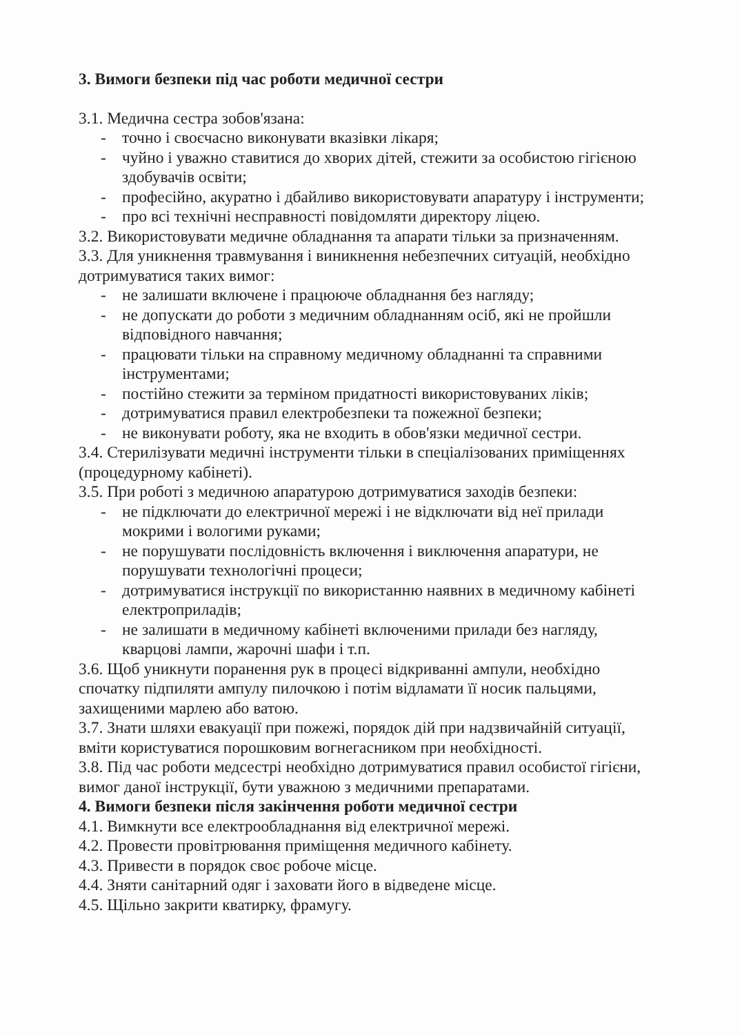3. Вимоги безпеки під час роботи медичної сестри
3.1. Медична сестра зобов'язана:
- точно і своєчасно виконувати вказівки лікаря;
- чуйно і уважно ставитися до хворих дітей, стежити за особистою гігієною здобувачів освіти;
- професійно, акуратно і дбайливо використовувати апаратуру і інструменти;
- про всі технічні несправності повідомляти директору ліцею.
3.2. Використовувати медичне обладнання та апарати тільки за призначенням.
3.3. Для уникнення травмування і виникнення небезпечних ситуацій, необхідно дотримуватися таких вимог:
- не залишати включене і працююче обладнання без нагляду;
- не допускати до роботи з медичним обладнанням осіб, які не пройшли відповідного навчання;
- працювати тільки на справному медичному обладнанні та справними інструментами;
- постійно стежити за терміном придатності використовуваних ліків;
- дотримуватися правил електробезпеки та пожежної безпеки;
- не виконувати роботу, яка не входить в обов'язки медичної сестри.
3.4. Стерилізувати медичні інструменти тільки в спеціалізованих приміщеннях (процедурному кабінеті).
3.5. При роботі з медичною апаратурою дотримуватися заходів безпеки:
- не підключати до електричної мережі і не відключати від неї прилади мокрими і вологими руками;
- не порушувати послідовність включення і виключення апаратури, не порушувати технологічні процеси;
- дотримуватися інструкції по використанню наявних в медичному кабінеті електроприладів;
- не залишати в медичному кабінеті включеними прилади без нагляду, кварцові лампи, жарочні шафи і т.п.
3.6. Щоб уникнути поранення рук в процесі відкриванні ампули, необхідно спочатку підпиляти ампулу пилочкою і потім відламати її носик пальцями, захищеними марлею або ватою.
3.7. Знати шляхи евакуації при пожежі, порядок дій при надзвичайній ситуації, вміти користуватися порошковим вогнегасником при необхідності.
3.8. Під час роботи медсестрі необхідно дотримуватися правил особистої гігієни, вимог даної інструкції, бути уважною з медичними препаратами.
4. Вимоги безпеки після закінчення роботи медичної сестри
4.1. Вимкнути все електрообладнання від електричної мережі.
4.2. Провести провітрювання приміщення медичного кабінету.
4.3. Привести в порядок своє робоче місце.
4.4. Зняти санітарний одяг і заховати його в відведене місце.
4.5. Щільно закрити кватирку, фрамугу.